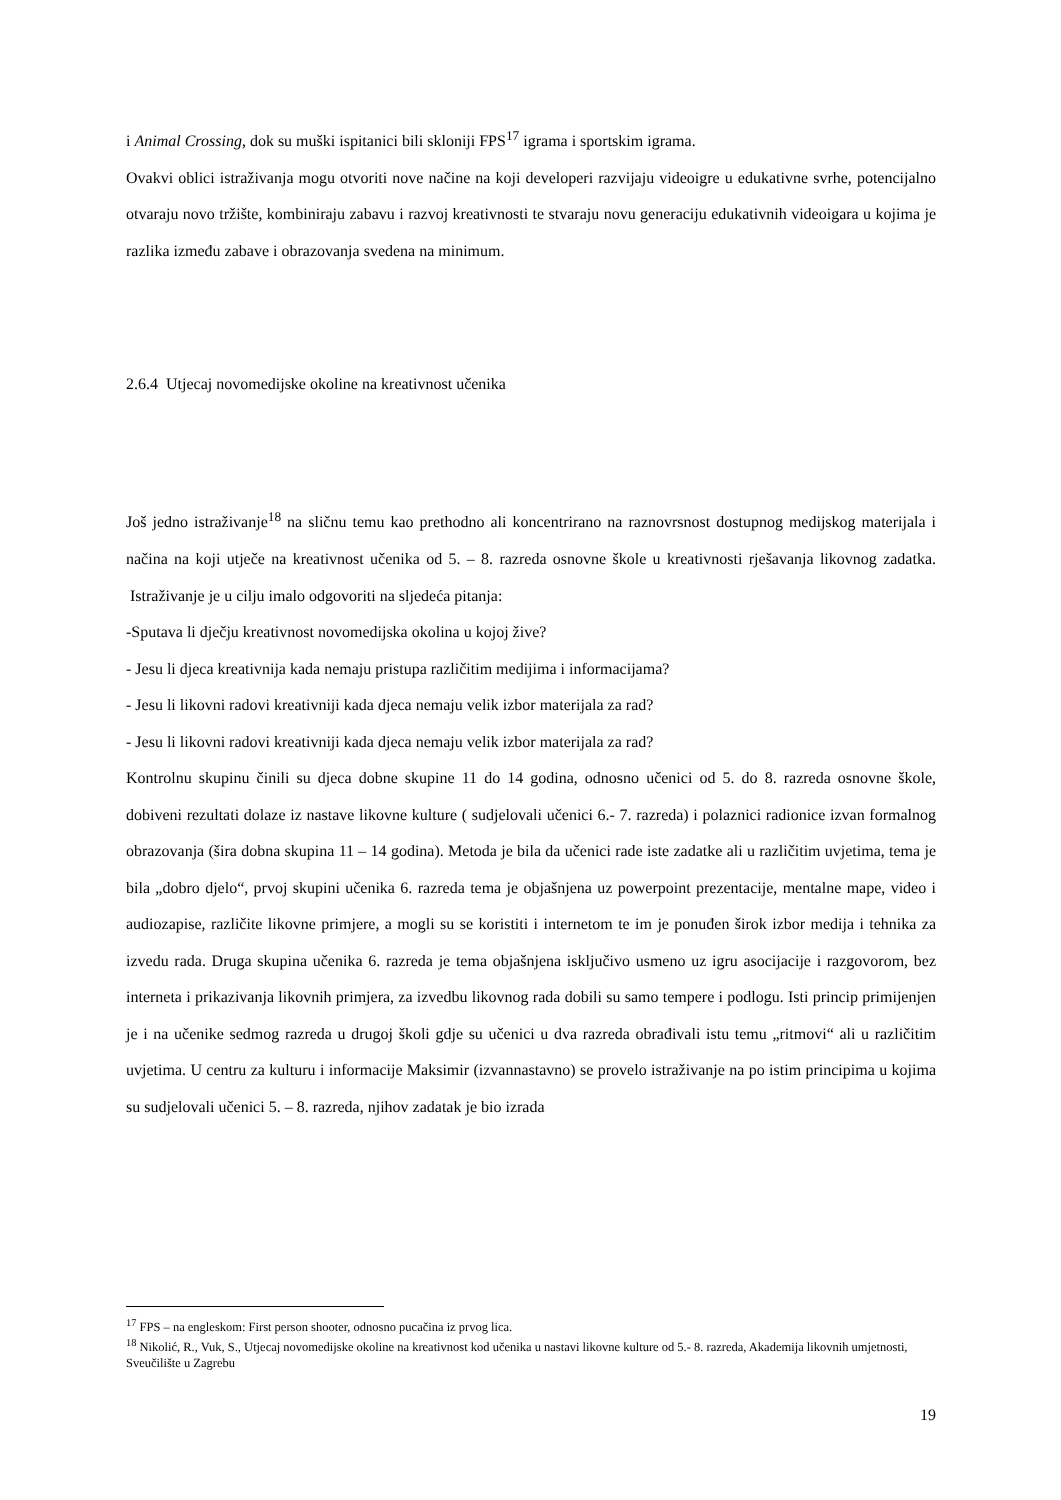i Animal Crossing, dok su muški ispitanici bili skloniji FPS<sup>17</sup> igrama i sportskim igrama.
Ovakvi oblici istraživanja mogu otvoriti nove načine na koji developeri razvijaju videoigre u edukativne svrhe, potencijalno otvaraju novo tržište, kombiniraju zabavu i razvoj kreativnosti te stvaraju novu generaciju edukativnih videoigara u kojima je razlika između zabave i obrazovanja svedena na minimum.
2.6.4 Utjecaj novomedijske okoline na kreativnost učenika
Još jedno istraživanje<sup>18</sup> na sličnu temu kao prethodno ali koncentrirano na raznovrsnost dostupnog medijskog materijala i načina na koji utječe na kreativnost učenika od 5. – 8. razreda osnovne škole u kreativnosti rješavanja likovnog zadatka. Istraživanje je u cilju imalo odgovoriti na sljedeća pitanja:
-Sputava li dječju kreativnost novomedijska okolina u kojoj žive?
- Jesu li djeca kreativnija kada nemaju pristupa različitim medijima i informacijama?
- Jesu li likovni radovi kreativniji kada djeca nemaju velik izbor materijala za rad?
- Jesu li likovni radovi kreativniji kada djeca nemaju velik izbor materijala za rad?
Kontrolnu skupinu činili su djeca dobne skupine 11 do 14 godina, odnosno učenici od 5. do 8. razreda osnovne škole, dobiveni rezultati dolaze iz nastave likovne kulture ( sudjelovali učenici 6.- 7. razreda) i polaznici radionice izvan formalnog obrazovanja (šira dobna skupina 11 – 14 godina). Metoda je bila da učenici rade iste zadatke ali u različitim uvjetima, tema je bila „dobro djelo“, prvoj skupini učenika 6. razreda tema je objašnjena uz powerpoint prezentacije, mentalne mape, video i audiozapise, različite likovne primjere, a mogli su se koristiti i internetom te im je ponuđen širok izbor medija i tehnika za izvedu rada. Druga skupina učenika 6. razreda je tema objašnjena isključivo usmeno uz igru asocijacije i razgovorom, bez interneta i prikazivanja likovnih primjera, za izvedbu likovnog rada dobili su samo tempere i podlogu. Isti princip primijenjen je i na učenike sedmog razreda u drugoj školi gdje su učenici u dva razreda obrađivali istu temu „ritmovi“ ali u različitim uvjetima. U centru za kulturu i informacije Maksimir (izvannastavno) se provelo istraživanje na po istim principima u kojima su sudjelovali učenici 5. – 8. razreda, njihov zadatak je bio izrada
<sup>17</sup> FPS – na engleskom: First person shooter, odnosno pucačina iz prvog lica.
<sup>18</sup> Nikolić, R., Vuk, S., Utjecaj novomedijske okoline na kreativnost kod učenika u nastavi likovne kulture od 5.- 8. razreda, Akademija likovnih umjetnosti, Sveučilište u Zagrebu
19